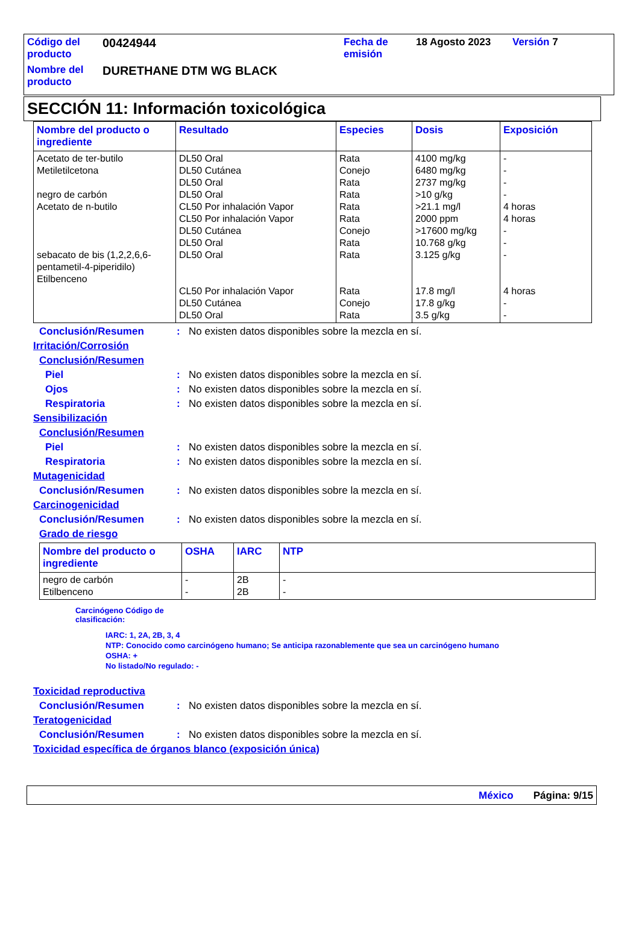| Código del producto | 00424944 | Fecha de emisión | 18 Agosto 2023 | Versión 7 |
| Nombre del producto | DURETHANE DTM WG BLACK | | | |
SECCIÓN 11: Información toxicológica
| Nombre del producto o ingrediente | Resultado | Especies | Dosis | Exposición |
| --- | --- | --- | --- | --- |
| Acetato de ter-butilo Metiletilcetona negro de carbón Acetato de n-butilo sebacato de bis (1,2,2,6,6-pentametil-4-piperidilo) Etilbenceno | DL50 Oral DL50 Cutánea DL50 Oral DL50 Oral CL50 Por inhalación Vapor CL50 Por inhalación Vapor DL50 Cutánea DL50 Oral DL50 Oral CL50 Por inhalación Vapor DL50 Cutánea DL50 Oral | Rata Conejo Rata Rata Rata Rata Conejo Rata Rata Rata Conejo Rata | 4100 mg/kg 6480 mg/kg 2737 mg/kg >10 g/kg >21.1 mg/l 2000 ppm >17600 mg/kg 10.768 g/kg 3.125 g/kg 17.8 mg/l 17.8 g/kg 3.5 g/kg | - - - - 4 horas 4 horas - - - 4 horas - - |
Conclusión/Resumen: No existen datos disponibles sobre la mezcla en sí.
Irritación/Corrosión
Conclusión/Resumen
Piel: No existen datos disponibles sobre la mezcla en sí.
Ojos: No existen datos disponibles sobre la mezcla en sí.
Respiratoria: No existen datos disponibles sobre la mezcla en sí.
Sensibilización
Conclusión/Resumen
Piel: No existen datos disponibles sobre la mezcla en sí.
Respiratoria: No existen datos disponibles sobre la mezcla en sí.
Mutagenicidad
Conclusión/Resumen: No existen datos disponibles sobre la mezcla en sí.
Carcinogenicidad
Conclusión/Resumen: No existen datos disponibles sobre la mezcla en sí.
Grado de riesgo
| Nombre del producto o ingrediente | OSHA | IARC | NTP |
| --- | --- | --- | --- |
| negro de carbón Etilbenceno | - - | 2B 2B | - - |
Carcinógeno Código de clasificación:
IARC: 1, 2A, 2B, 3, 4
NTP: Conocido como carcinógeno humano; Se anticipa razonablemente que sea un carcinógeno humano
OSHA: +
No listado/No regulado: -
Toxicidad reproductiva
Conclusión/Resumen: No existen datos disponibles sobre la mezcla en sí.
Teratogenicidad
Conclusión/Resumen: No existen datos disponibles sobre la mezcla en sí.
Toxicidad específica de órganos blanco (exposición única)
México Página: 9/15